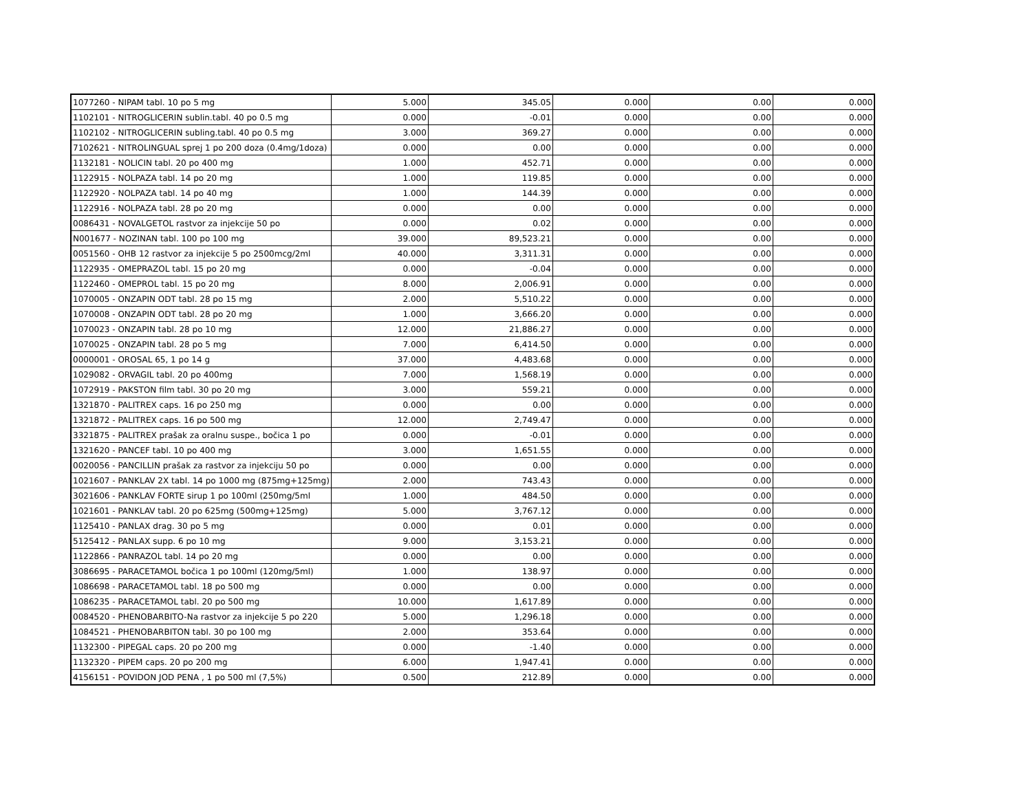| 1077260 - NIPAM tabl. 10 po 5 mg | 5.000 | 345.05 | 0.000 | 0.00 | 0.000 |
| 1102101 - NITROGLICERIN sublin.tabl. 40 po 0.5 mg | 0.000 | -0.01 | 0.000 | 0.00 | 0.000 |
| 1102102 - NITROGLICERIN subling.tabl. 40 po 0.5 mg | 3.000 | 369.27 | 0.000 | 0.00 | 0.000 |
| 7102621 - NITROLINGUAL sprej 1 po 200 doza (0.4mg/1doza) | 0.000 | 0.00 | 0.000 | 0.00 | 0.000 |
| 1132181 - NOLICIN tabl. 20 po 400 mg | 1.000 | 452.71 | 0.000 | 0.00 | 0.000 |
| 1122915 - NOLPAZA tabl. 14 po 20 mg | 1.000 | 119.85 | 0.000 | 0.00 | 0.000 |
| 1122920 - NOLPAZA tabl. 14 po 40 mg | 1.000 | 144.39 | 0.000 | 0.00 | 0.000 |
| 1122916 - NOLPAZA tabl. 28 po 20 mg | 0.000 | 0.00 | 0.000 | 0.00 | 0.000 |
| 0086431 - NOVALGETOL rastvor za injekcije 50 po | 0.000 | 0.02 | 0.000 | 0.00 | 0.000 |
| N001677 - NOZINAN tabl. 100 po 100 mg | 39.000 | 89,523.21 | 0.000 | 0.00 | 0.000 |
| 0051560 - OHB 12 rastvor za injekcije 5 po 2500mcg/2ml | 40.000 | 3,311.31 | 0.000 | 0.00 | 0.000 |
| 1122935 - OMEPRAZOL tabl. 15 po 20 mg | 0.000 | -0.04 | 0.000 | 0.00 | 0.000 |
| 1122460 - OMEPROL tabl. 15 po 20 mg | 8.000 | 2,006.91 | 0.000 | 0.00 | 0.000 |
| 1070005 - ONZAPIN ODT tabl. 28 po 15 mg | 2.000 | 5,510.22 | 0.000 | 0.00 | 0.000 |
| 1070008 - ONZAPIN ODT tabl. 28 po 20 mg | 1.000 | 3,666.20 | 0.000 | 0.00 | 0.000 |
| 1070023 - ONZAPIN tabl. 28 po 10 mg | 12.000 | 21,886.27 | 0.000 | 0.00 | 0.000 |
| 1070025 - ONZAPIN tabl. 28 po 5 mg | 7.000 | 6,414.50 | 0.000 | 0.00 | 0.000 |
| 0000001 - OROSAL 65, 1 po 14 g | 37.000 | 4,483.68 | 0.000 | 0.00 | 0.000 |
| 1029082 - ORVAGIL tabl. 20 po 400mg | 7.000 | 1,568.19 | 0.000 | 0.00 | 0.000 |
| 1072919 - PAKSTON film tabl. 30 po 20 mg | 3.000 | 559.21 | 0.000 | 0.00 | 0.000 |
| 1321870 - PALITREX caps. 16 po 250 mg | 0.000 | 0.00 | 0.000 | 0.00 | 0.000 |
| 1321872 - PALITREX caps. 16 po 500 mg | 12.000 | 2,749.47 | 0.000 | 0.00 | 0.000 |
| 3321875 - PALITREX prašak za oralnu suspe., bočica 1 po | 0.000 | -0.01 | 0.000 | 0.00 | 0.000 |
| 1321620 - PANCEF tabl. 10 po 400 mg | 3.000 | 1,651.55 | 0.000 | 0.00 | 0.000 |
| 0020056 - PANCILLIN prašak za rastvor za injekciju 50 po | 0.000 | 0.00 | 0.000 | 0.00 | 0.000 |
| 1021607 - PANKLAV 2X tabl. 14 po 1000 mg (875mg+125mg) | 2.000 | 743.43 | 0.000 | 0.00 | 0.000 |
| 3021606 - PANKLAV FORTE sirup 1 po 100ml (250mg/5ml | 1.000 | 484.50 | 0.000 | 0.00 | 0.000 |
| 1021601 - PANKLAV tabl. 20 po 625mg (500mg+125mg) | 5.000 | 3,767.12 | 0.000 | 0.00 | 0.000 |
| 1125410 - PANLAX drag. 30 po 5 mg | 0.000 | 0.01 | 0.000 | 0.00 | 0.000 |
| 5125412 - PANLAX supp. 6 po 10 mg | 9.000 | 3,153.21 | 0.000 | 0.00 | 0.000 |
| 1122866 - PANRAZOL tabl. 14 po 20 mg | 0.000 | 0.00 | 0.000 | 0.00 | 0.000 |
| 3086695 - PARACETAMOL bočica 1 po 100ml (120mg/5ml) | 1.000 | 138.97 | 0.000 | 0.00 | 0.000 |
| 1086698 - PARACETAMOL tabl. 18 po 500 mg | 0.000 | 0.00 | 0.000 | 0.00 | 0.000 |
| 1086235 - PARACETAMOL tabl. 20 po 500 mg | 10.000 | 1,617.89 | 0.000 | 0.00 | 0.000 |
| 0084520 - PHENOBARBITO-Na rastvor za injekcije 5 po 220 | 5.000 | 1,296.18 | 0.000 | 0.00 | 0.000 |
| 1084521 - PHENOBARBITON tabl. 30 po 100 mg | 2.000 | 353.64 | 0.000 | 0.00 | 0.000 |
| 1132300 - PIPEGAL caps. 20 po 200 mg | 0.000 | -1.40 | 0.000 | 0.00 | 0.000 |
| 1132320 - PIPEM caps. 20 po 200 mg | 6.000 | 1,947.41 | 0.000 | 0.00 | 0.000 |
| 4156151 - POVIDON JOD PENA , 1 po 500 ml (7,5%) | 0.500 | 212.89 | 0.000 | 0.00 | 0.000 |